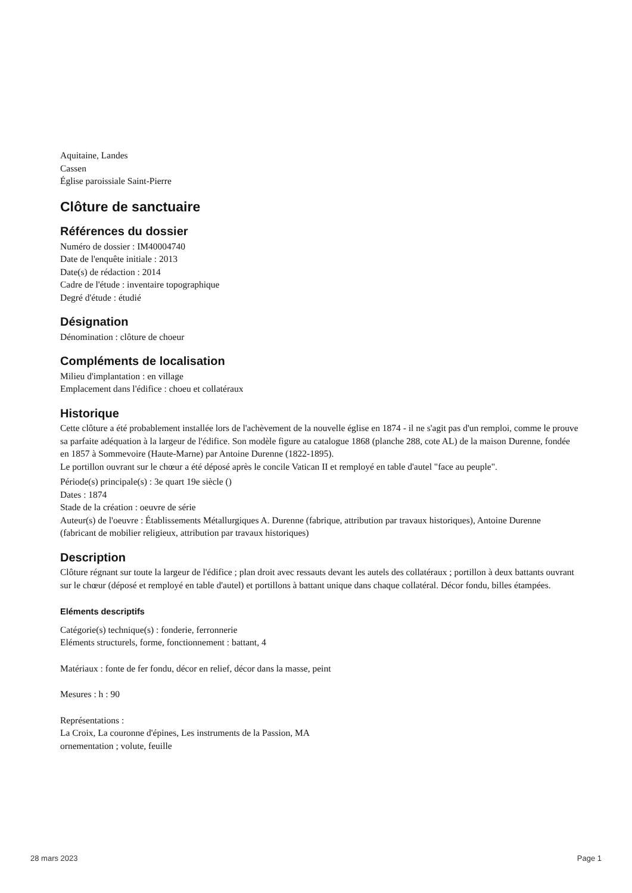Aquitaine, Landes
Cassen
Église paroissiale Saint-Pierre
Clôture de sanctuaire
Références du dossier
Numéro de dossier : IM40004740
Date de l'enquête initiale : 2013
Date(s) de rédaction : 2014
Cadre de l'étude : inventaire topographique
Degré d'étude : étudié
Désignation
Dénomination : clôture de choeur
Compléments de localisation
Milieu d'implantation : en village
Emplacement dans l'édifice : choeu et collatéraux
Historique
Cette clôture a été probablement installée lors de l'achèvement de la nouvelle église en 1874 - il ne s'agit pas d'un remploi, comme le prouve sa parfaite adéquation à la largeur de l'édifice. Son modèle figure au catalogue 1868 (planche 288, cote AL) de la maison Durenne, fondée en 1857 à Sommevoire (Haute-Marne) par Antoine Durenne (1822-1895).
Le portillon ouvrant sur le chœur a été déposé après le concile Vatican II et remployé en table d'autel "face au peuple".
Période(s) principale(s) : 3e quart 19e siècle ()
Dates : 1874
Stade de la création : oeuvre de série
Auteur(s) de l'oeuvre : Établissements Métallurgiques A. Durenne (fabrique, attribution par travaux historiques), Antoine Durenne (fabricant de mobilier religieux, attribution par travaux historiques)
Description
Clôture régnant sur toute la largeur de l'édifice ; plan droit avec ressauts devant les autels des collatéraux ; portillon à deux battants ouvrant sur le chœur (déposé et remployé en table d'autel) et portillons à battant unique dans chaque collatéral. Décor fondu, billes étampées.
Eléments descriptifs
Catégorie(s) technique(s) : fonderie, ferronnerie
Eléments structurels, forme, fonctionnement : battant, 4
Matériaux : fonte de fer fondu, décor en relief, décor dans la masse, peint
Mesures : h : 90
Représentations :
La Croix, La couronne d'épines, Les instruments de la Passion, MA
ornementation ; volute, feuille
28 mars 2023 Page 1